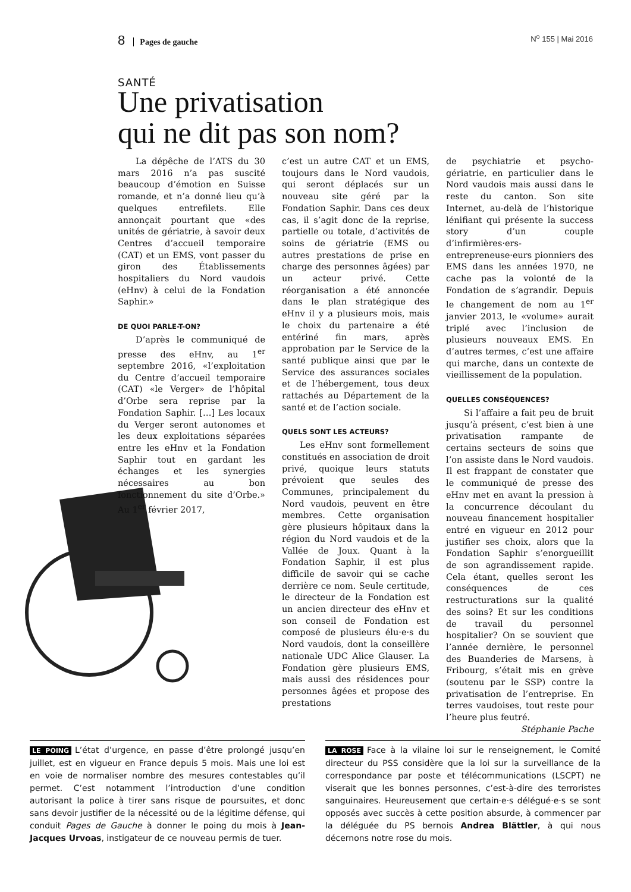8 Pages de gauche N<sup>o</sup> 155 | Mai 2016
SANTÉ
Une privatisation
qui ne dit pas son nom?
La dépêche de l’ATS du 30 mars 2016 n’a pas suscité beaucoup d’émotion en Suisse romande, et n’a donné lieu qu’à quelques entrefilets. Elle annonçait pourtant que «des unités de gériatrie, à savoir deux Centres d’accueil temporaire (CAT) et un EMS, vont passer du giron des Établissements hospitaliers du Nord vaudois (eHnv) à celui de la Fondation Saphir.»
DE QUOI PARLE-T-ON?
D’après le communiqué de presse des eHnv, au 1<sup>er</sup> septembre 2016, «l’exploitation du Centre d’accueil temporaire (CAT) «le Verger» de l’hôpital d’Orbe sera reprise par la Fondation Saphir. […] Les locaux du Verger seront autonomes et les deux exploitations séparées entre les eHnv et la Fondation Saphir tout en gardant les échanges et les synergies nécessaires au bon fonctionnement du site d’Orbe.» Au 1<sup>er</sup> février 2017,
c’est un autre CAT et un EMS, toujours dans le Nord vaudois, qui seront déplacés sur un nouveau site géré par la Fondation Saphir. Dans ces deux cas, il s’agit donc de la reprise, partielle ou totale, d’activités de soins de gériatrie (EMS ou autres prestations de prise en charge des personnes âgées) par un acteur privé. Cette réorganisation a été annoncée dans le plan stratégique des eHnv il y a plusieurs mois, mais le choix du partenaire a été entériné fin mars, après approbation par le Service de la santé publique ainsi que par le Service des assurances sociales et de l’hébergement, tous deux rattachés au Département de la santé et de l’action sociale.
QUELS SONT LES ACTEURS?
Les eHnv sont formellement constitués en association de droit privé, quoique leurs statuts prévoient que seules des Communes, principalement du Nord vaudois, peuvent en être membres. Cette organisation gère plusieurs hôpitaux dans la région du Nord vaudois et de la Vallée de Joux. Quant à la Fondation Saphir, il est plus difficile de savoir qui se cache derrière ce nom. Seule certitude, le directeur de la Fondation est un ancien directeur des eHnv et son conseil de Fondation est composé de plusieurs élu·e·s du Nord vaudois, dont la conseillère nationale UDC Alice Glauser. La Fondation gère plusieurs EMS, mais aussi des résidences pour personnes âgées et propose des prestations
de psychiatrie et psycho-gériatrie, en particulier dans le Nord vaudois mais aussi dans le reste du canton. Son site Internet, au-delà de l’historique lénifiant qui présente la success story d’un couple d’infirmières·ers-entrepreneuse·eurs pionniers des EMS dans les années 1970, ne cache pas la volonté de la Fondation de s’agrandir. Depuis le changement de nom au 1<sup>er</sup> janvier 2013, le «volume» aurait triplé avec l’inclusion de plusieurs nouveaux EMS. En d’autres termes, c’est une affaire qui marche, dans un contexte de vieillissement de la population.
QUELLES CONSÉQUENCES?
Si l’affaire a fait peu de bruit jusqu’à présent, c’est bien à une privatisation rampante de certains secteurs de soins que l’on assiste dans le Nord vaudois. Il est frappant de constater que le communiqué de presse des eHnv met en avant la pression à la concurrence découlant du nouveau financement hospitalier entré en vigueur en 2012 pour justifier ses choix, alors que la Fondation Saphir s’enorgueillit de son agrandissement rapide. Cela étant, quelles seront les conséquences de ces restructurations sur la qualité des soins? Et sur les conditions de travail du personnel hospitalier? On se souvient que l’année dernière, le personnel des Buanderies de Marsens, à Fribourg, s’était mis en grève (soutenu par le SSP) contre la privatisation de l’entreprise. En terres vaudoises, tout reste pour l’heure plus feutré.
Stéphanie Pache
LE POING L’état d’urgence, en passe d’être prolongé jusqu’en juillet, est en vigueur en France depuis 5 mois. Mais une loi est en voie de normaliser nombre des mesures contestables qu’il permet. C’est notamment l’introduction d’une condition autorisant la police à tirer sans risque de poursuites, et donc sans devoir justifier de la nécessité ou de la légitime défense, qui conduit Pages de Gauche à donner le poing du mois à Jean-Jacques Urvoas, instigateur de ce nouveau permis de tuer.
LA ROSE Face à la vilaine loi sur le renseignement, le Comité directeur du PSS considère que la loi sur la surveillance de la correspondance par poste et télécommunications (LSCPT) ne viserait que les bonnes personnes, c’est-à-dire des terroristes sanguinaires. Heureusement que certain·e·s délégué·e·s se sont opposés avec succès à cette position absurde, à commencer par la déléguée du PS bernois Andrea Blättler, à qui nous décernons notre rose du mois.